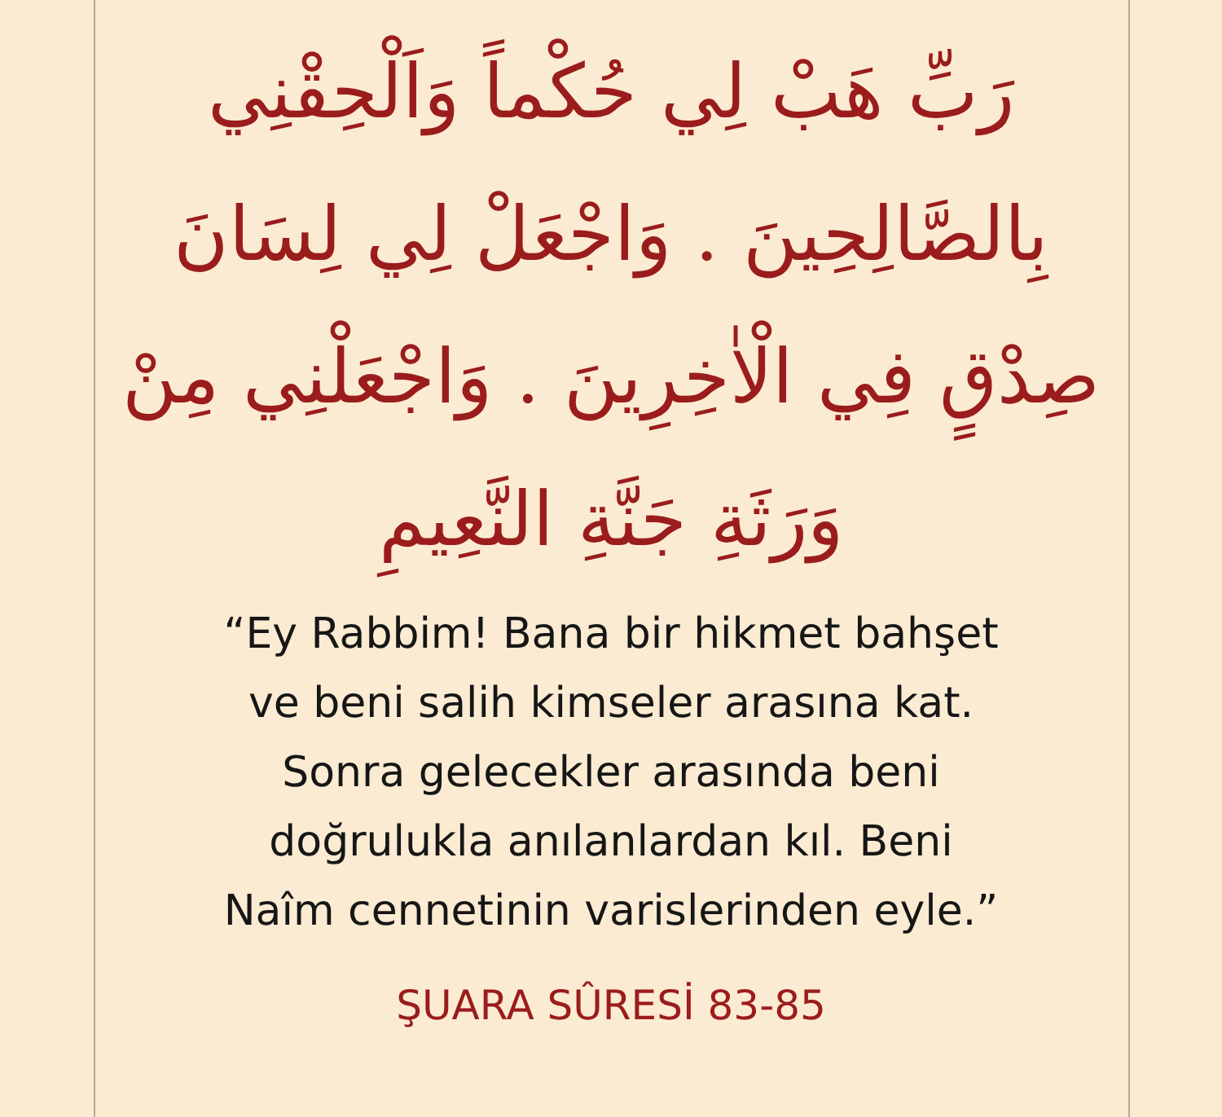رَبِّ هَبْ لِي حُكْماً وَاَلْحِقْنِي بِالصَّالِحِينَ . وَاجْعَلْ لِي لِسَانَ صِدْقٍ فِي الْاٰخِرِينَ . وَاجْعَلْنِي مِنْ وَرَثَةِ جَنَّةِ النَّعِيمِ
“Ey Rabbim! Bana bir hikmet bahşet
ve beni salih kimseler arasına kat.
Sonra gelecekler arasında beni
doğrulukla anılanlardan kıl. Beni
Naîm cennetinin varislerinden eyle.”
ŞUARA SÛRESİ 83-85